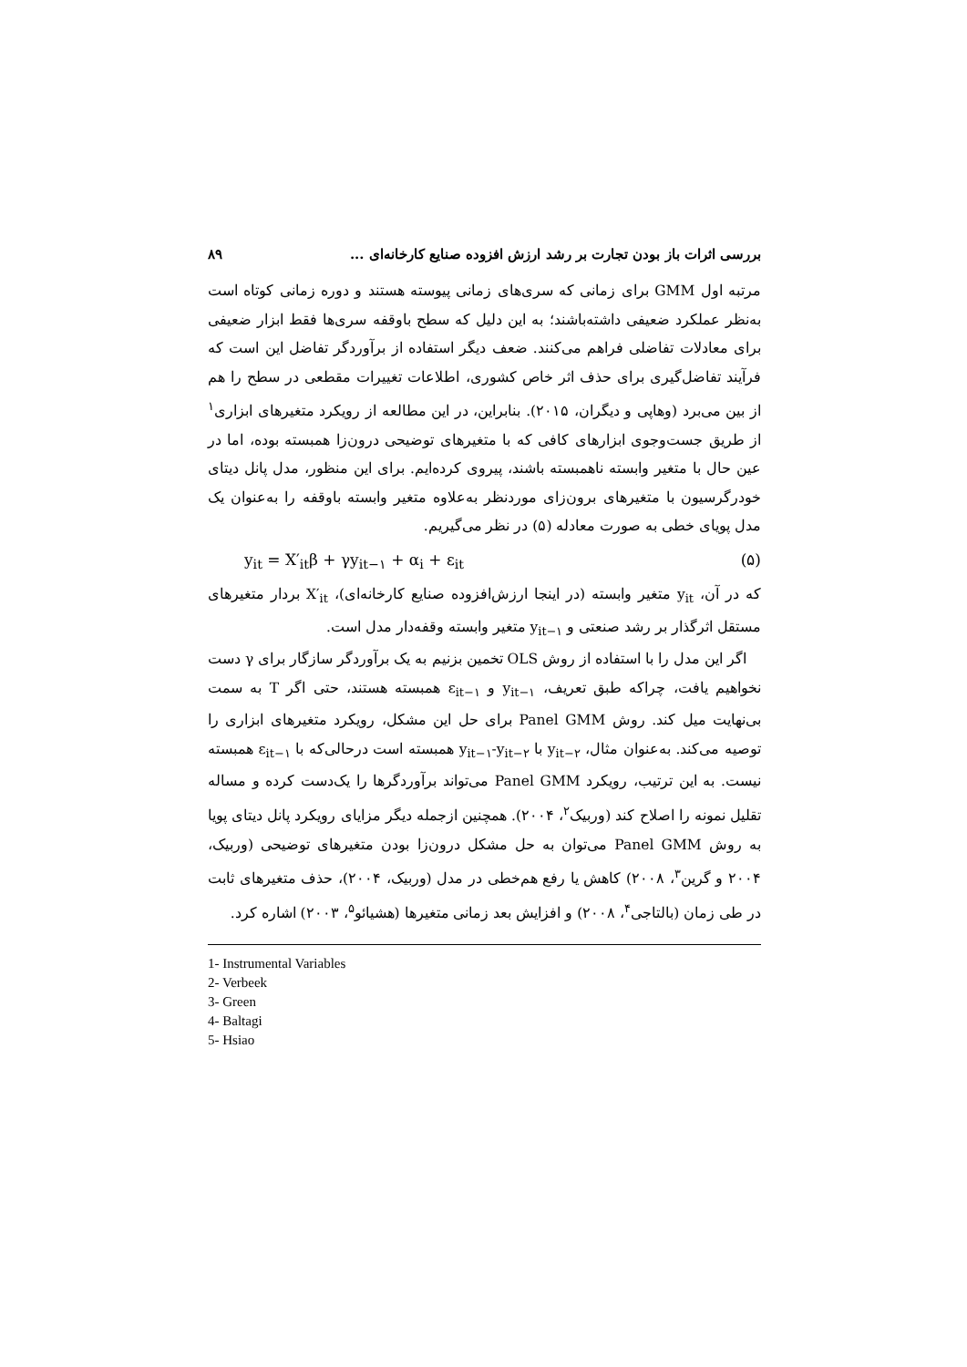بررسی اثرات باز بودن تجارت بر رشد ارزش افزوده صنایع کارخانه‌ای ... ۸۹
مرتبه اول GMM برای زمانی که سری‌های زمانی پیوسته هستند و دوره زمانی کوتاه است به‌نظر عملکرد ضعیفی داشته‌باشند؛ به این دلیل که سطح باوقفه سری‌ها فقط ابزار ضعیفی برای معادلات تفاضلی فراهم می‌کنند. ضعف دیگر استفاده از برآوردگر تفاضل این است که فرآیند تفاضل‌گیری برای حذف اثر خاص کشوری، اطلاعات تغییرات مقطعی در سطح را هم از بین می‌برد (وهاپی و دیگران، ۲۰۱۵). بنابراین، در این مطالعه از رویکرد متغیرهای ابزاری<sup>۱</sup> از طریق جست‌وجوی ابزارهای کافی که با متغیرهای توضیحی درون‌زا همبسته بوده، اما در عین حال با متغیر وابسته ناهمبسته باشند، پیروی کرده‌ایم. برای این منظور، مدل پانل دیتای خودرگرسیون با متغیرهای برون‌زای موردنظر به‌علاوه متغیر وابسته باوقفه را به‌عنوان یک مدل پویای خطی به صورت معادله (۵) در نظر می‌گیریم.
y<sub>it</sub> = X′<sub>it</sub>β + γy<sub>it−۱</sub> + α<sub>i</sub> + ε<sub>it</sub> (۵)
که در آن، y<sub>it</sub> متغیر وابسته (در اینجا ارزش‌افزوده صنایع کارخانه‌ای)، X′<sub>it</sub> بردار متغیرهای مستقل اثرگذار بر رشد صنعتی و y<sub>it−۱</sub> متغیر وابسته وقفه‌دار مدل است.
 اگر این مدل را با استفاده از روش OLS تخمین بزنیم به یک برآوردگر سازگار برای γ دست نخواهیم یافت، چراکه طبق تعریف، y<sub>it−۱</sub> و ε<sub>it−۱</sub> همبسته هستند، حتی اگر T به سمت بی‌نهایت میل کند. روش Panel GMM برای حل این مشکل، رویکرد متغیرهای ابزاری را توصیه می‌کند. به‌عنوان مثال، y<sub>it−۲</sub> با y<sub>it−۱</sub>-y<sub>it−۲</sub> همبسته است درحالی‌که با ε<sub>it−۱</sub> همبسته نیست. به این ترتیب، رویکرد Panel GMM می‌تواند برآوردگرها را یک‌دست کرده و مساله تقلیل نمونه را اصلاح کند (وربیک<sup>۲</sup>، ۲۰۰۴). همچنین ازجمله دیگر مزایای رویکرد پانل دیتای پویا به روش Panel GMM می‌توان به حل مشکل درون‌زا بودن متغیرهای توضیحی (وربیک، ۲۰۰۴ و گرین<sup>۳</sup>، ۲۰۰۸) کاهش یا رفع هم‌خطی در مدل (وربیک، ۲۰۰۴)، حذف متغیرهای ثابت در طی زمان (بالتاجی<sup>۴</sup>، ۲۰۰۸) و افزایش بعد زمانی متغیرها (هشیائو<sup>۵</sup>، ۲۰۰۳) اشاره کرد.
1- Instrumental Variables
2- Verbeek
3- Green
4- Baltagi
5- Hsiao